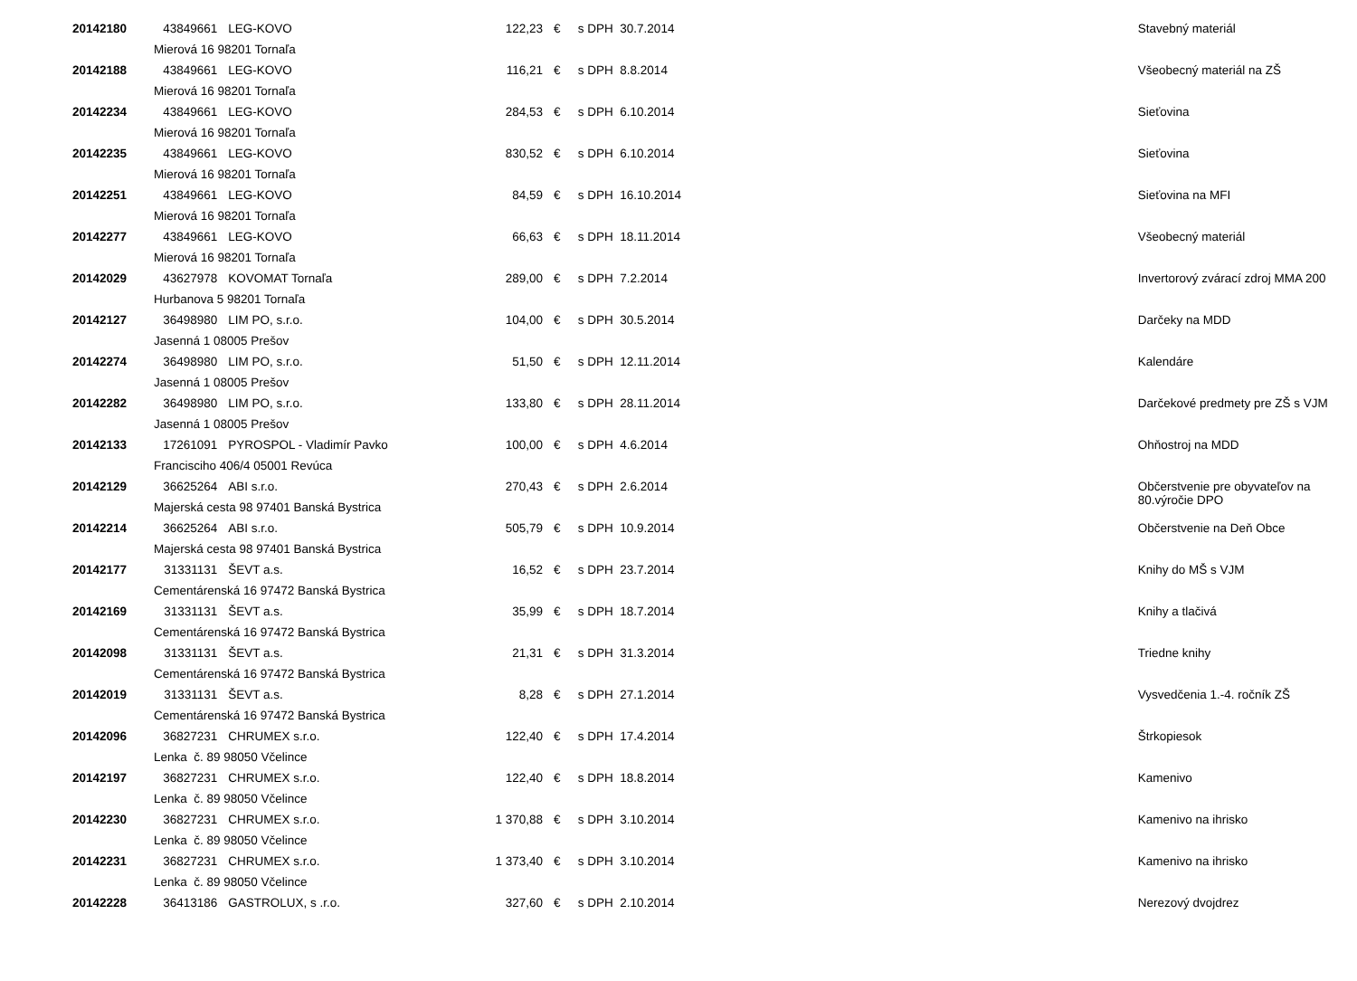| 20142180 | 43849661 | LEG-KOVO | 122,23 | € | s DPH 30.7.2014 | Stavebný materiál |
| | Mierová 16 98201 Tornaľa | | | | | |
| 20142188 | 43849661 | LEG-KOVO | 116,21 | € | s DPH 8.8.2014 | Všeobecný materiál na ZŠ |
| | Mierová 16 98201 Tornaľa | | | | | |
| 20142234 | 43849661 | LEG-KOVO | 284,53 | € | s DPH 6.10.2014 | Sieťovina |
| | Mierová 16 98201 Tornaľa | | | | | |
| 20142235 | 43849661 | LEG-KOVO | 830,52 | € | s DPH 6.10.2014 | Sieťovina |
| | Mierová 16 98201 Tornaľa | | | | | |
| 20142251 | 43849661 | LEG-KOVO | 84,59 | € | s DPH 16.10.2014 | Sieťovina na MFI |
| | Mierová 16 98201 Tornaľa | | | | | |
| 20142277 | 43849661 | LEG-KOVO | 66,63 | € | s DPH 18.11.2014 | Všeobecný materiál |
| | Mierová 16 98201 Tornaľa | | | | | |
| 20142029 | 43627978 | KOVOMAT Tornaľa | 289,00 | € | s DPH 7.2.2014 | Invertorový zvárací zdroj MMA 200 |
| | Hurbanova 5 98201 Tornaľa | | | | | |
| 20142127 | 36498980 | LIM PO, s.r.o. | 104,00 | € | s DPH 30.5.2014 | Darčeky na MDD |
| | Jasenná 1 08005 Prešov | | | | | |
| 20142274 | 36498980 | LIM PO, s.r.o. | 51,50 | € | s DPH 12.11.2014 | Kalendáre |
| | Jasenná 1 08005 Prešov | | | | | |
| 20142282 | 36498980 | LIM PO, s.r.o. | 133,80 | € | s DPH 28.11.2014 | Darčekové predmety pre ZŠ s VJM |
| | Jasenná 1 08005 Prešov | | | | | |
| 20142133 | 17261091 | PYROSPOL - Vladimír Pavko | 100,00 | € | s DPH 4.6.2014 | Ohňostroj na MDD |
| | Francisciho 406/4 05001 Revúca | | | | | |
| 20142129 | 36625264 | ABI s.r.o. | 270,43 | € | s DPH 2.6.2014 | Občerstvenie pre obyvateľov na 80.výročie DPO |
| | Majerská cesta 98 97401 Banská Bystrica | | | | | |
| 20142214 | 36625264 | ABI s.r.o. | 505,79 | € | s DPH 10.9.2014 | Občerstvenie na Deň Obce |
| | Majerská cesta 98 97401 Banská Bystrica | | | | | |
| 20142177 | 31331131 | ŠEVT a.s. | 16,52 | € | s DPH 23.7.2014 | Knihy do MŠ s VJM |
| | Cementárenská 16 97472 Banská Bystrica | | | | | |
| 20142169 | 31331131 | ŠEVT a.s. | 35,99 | € | s DPH 18.7.2014 | Knihy a tlačivá |
| | Cementárenská 16 97472 Banská Bystrica | | | | | |
| 20142098 | 31331131 | ŠEVT a.s. | 21,31 | € | s DPH 31.3.2014 | Triedne knihy |
| | Cementárenská 16 97472 Banská Bystrica | | | | | |
| 20142019 | 31331131 | ŠEVT a.s. | 8,28 | € | s DPH 27.1.2014 | Vysvedčenia 1.-4. ročník ZŠ |
| | Cementárenská 16 97472 Banská Bystrica | | | | | |
| 20142096 | 36827231 | CHRUMEX s.r.o. | 122,40 | € | s DPH 17.4.2014 | Štrkopiesok |
| | Lenka č. 89 98050 Včelince | | | | | |
| 20142197 | 36827231 | CHRUMEX s.r.o. | 122,40 | € | s DPH 18.8.2014 | Kamenivo |
| | Lenka č. 89 98050 Včelince | | | | | |
| 20142230 | 36827231 | CHRUMEX s.r.o. | 1 370,88 | € | s DPH 3.10.2014 | Kamenivo na ihrisko |
| | Lenka č. 89 98050 Včelince | | | | | |
| 20142231 | 36827231 | CHRUMEX s.r.o. | 1 373,40 | € | s DPH 3.10.2014 | Kamenivo na ihrisko |
| | Lenka č. 89 98050 Včelince | | | | | |
| 20142228 | 36413186 | GASTROLUX, s .r.o. | 327,60 | € | s DPH 2.10.2014 | Nerezový dvojdrez |